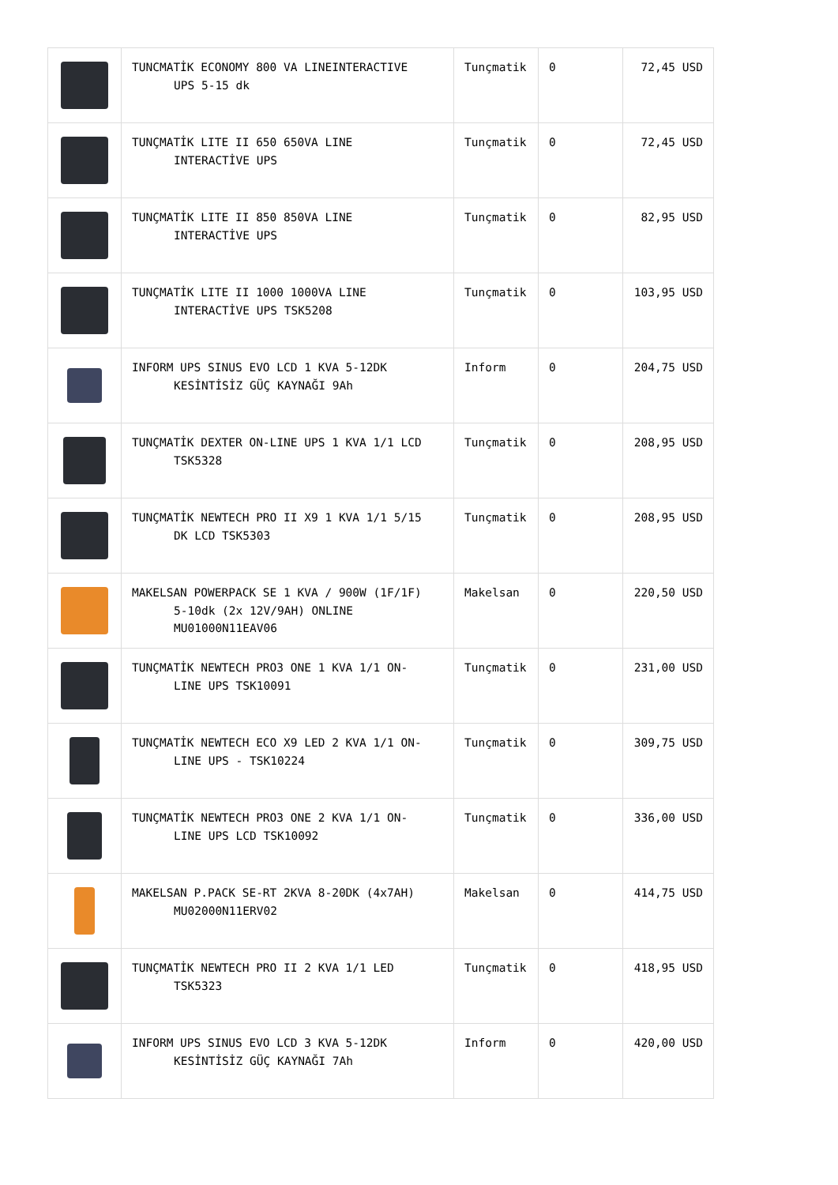| | TUNCMATİK ECONOMY 800 VA LINEINTERACTIVE UPS 5-15 dk | Tunçmatik | 0 | 72,45 USD |
| | TUNÇMATİK LITE II 650 650VA LINE INTERACTİVE UPS | Tunçmatik | 0 | 72,45 USD |
| | TUNÇMATİK LITE II 850 850VA LINE INTERACTİVE UPS | Tunçmatik | 0 | 82,95 USD |
| | TUNÇMATİK LITE II 1000 1000VA LINE INTERACTİVE UPS TSK5208 | Tunçmatik | 0 | 103,95 USD |
| | INFORM UPS SINUS EVO LCD 1 KVA 5-12DK KESİNTİSİZ GÜÇ KAYNAĞI 9Ah | Inform | 0 | 204,75 USD |
| | TUNÇMATİK DEXTER ON-LINE UPS 1 KVA 1/1 LCD TSK5328 | Tunçmatik | 0 | 208,95 USD |
| | TUNÇMATİK NEWTECH PRO II X9 1 KVA 1/1 5/15 DK LCD TSK5303 | Tunçmatik | 0 | 208,95 USD |
| | MAKELSAN POWERPACK SE 1 KVA / 900W (1F/1F) 5-10dk (2x 12V/9AH) ONLINE MU01000N11EAV06 | Makelsan | 0 | 220,50 USD |
| | TUNÇMATİK NEWTECH PRO3 ONE 1 KVA 1/1 ON- LINE UPS TSK10091 | Tunçmatik | 0 | 231,00 USD |
| | TUNÇMATİK NEWTECH ECO X9 LED 2 KVA 1/1 ON- LINE UPS - TSK10224 | Tunçmatik | 0 | 309,75 USD |
| | TUNÇMATİK NEWTECH PRO3 ONE 2 KVA 1/1 ON- LINE UPS LCD TSK10092 | Tunçmatik | 0 | 336,00 USD |
| | MAKELSAN P.PACK SE-RT 2KVA 8-20DK (4x7AH) MU02000N11ERV02 | Makelsan | 0 | 414,75 USD |
| | TUNÇMATİK NEWTECH PRO II 2 KVA 1/1 LED TSK5323 | Tunçmatik | 0 | 418,95 USD |
| | INFORM UPS SINUS EVO LCD 3 KVA 5-12DK KESİNTİSİZ GÜÇ KAYNAĞI 7Ah | Inform | 0 | 420,00 USD |